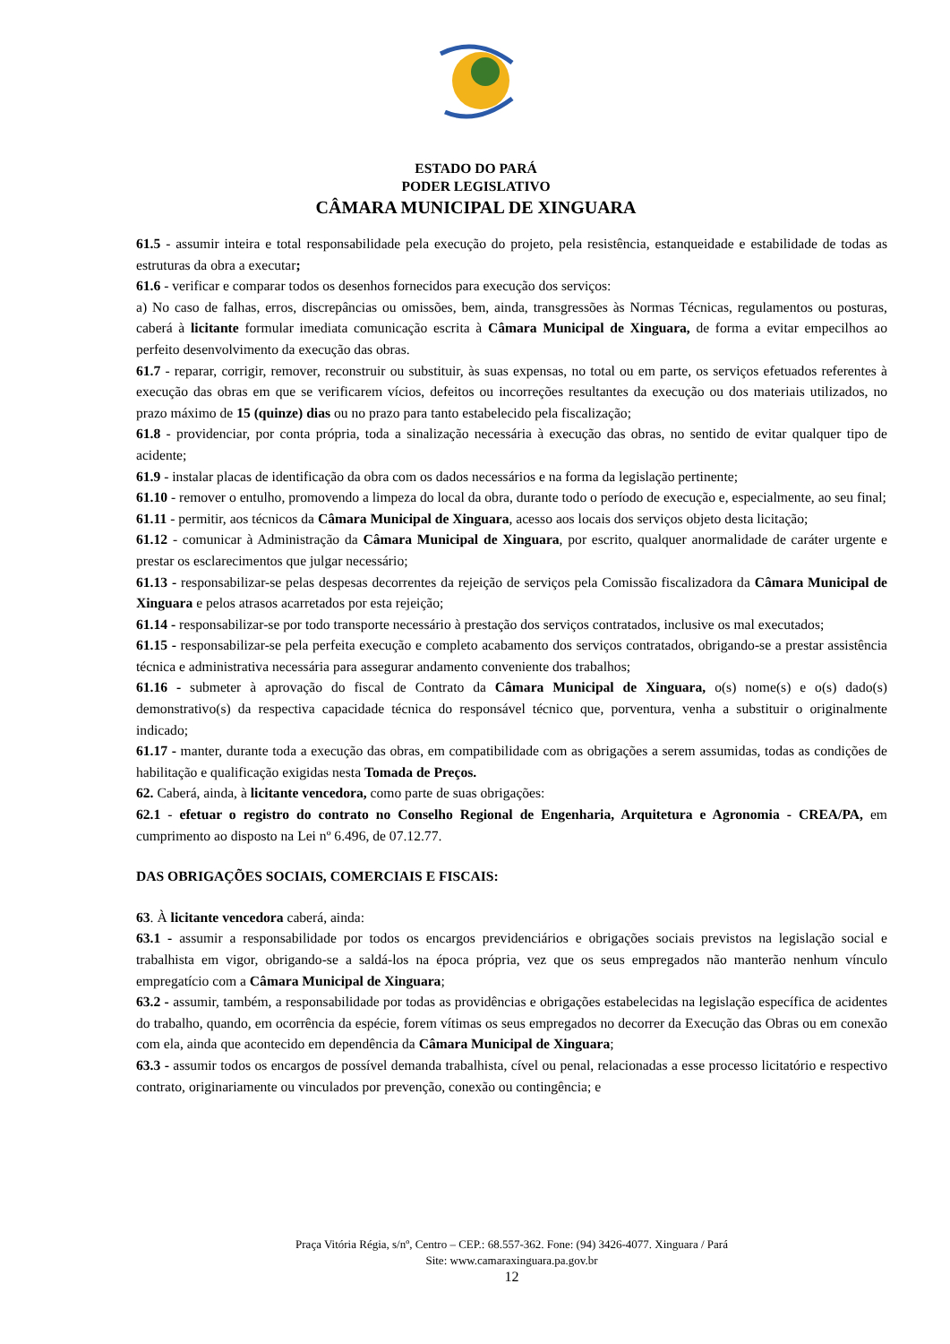ESTADO DO PARÁ
PODER LEGISLATIVO
CÂMARA MUNICIPAL DE XINGUARA
61.5 - assumir inteira e total responsabilidade pela execução do projeto, pela resistência, estanqueidade e estabilidade de todas as estruturas da obra a executar;
61.6 - verificar e comparar todos os desenhos fornecidos para execução dos serviços:
a) No caso de falhas, erros, discrepâncias ou omissões, bem, ainda, transgressões às Normas Técnicas, regulamentos ou posturas, caberá à licitante formular imediata comunicação escrita à Câmara Municipal de Xinguara, de forma a evitar empecilhos ao perfeito desenvolvimento da execução das obras.
61.7 - reparar, corrigir, remover, reconstruir ou substituir, às suas expensas, no total ou em parte, os serviços efetuados referentes à execução das obras em que se verificarem vícios, defeitos ou incorreções resultantes da execução ou dos materiais utilizados, no prazo máximo de 15 (quinze) dias ou no prazo para tanto estabelecido pela fiscalização;
61.8 - providenciar, por conta própria, toda a sinalização necessária à execução das obras, no sentido de evitar qualquer tipo de acidente;
61.9 - instalar placas de identificação da obra com os dados necessários e na forma da legislação pertinente;
61.10 - remover o entulho, promovendo a limpeza do local da obra, durante todo o período de execução e, especialmente, ao seu final;
61.11 - permitir, aos técnicos da Câmara Municipal de Xinguara, acesso aos locais dos serviços objeto desta licitação;
61.12 - comunicar à Administração da Câmara Municipal de Xinguara, por escrito, qualquer anormalidade de caráter urgente e prestar os esclarecimentos que julgar necessário;
61.13 - responsabilizar-se pelas despesas decorrentes da rejeição de serviços pela Comissão fiscalizadora da Câmara Municipal de Xinguara e pelos atrasos acarretados por esta rejeição;
61.14 - responsabilizar-se por todo transporte necessário à prestação dos serviços contratados, inclusive os mal executados;
61.15 - responsabilizar-se pela perfeita execução e completo acabamento dos serviços contratados, obrigando-se a prestar assistência técnica e administrativa necessária para assegurar andamento conveniente dos trabalhos;
61.16 - submeter à aprovação do fiscal de Contrato da Câmara Municipal de Xinguara, o(s) nome(s) e o(s) dado(s) demonstrativo(s) da respectiva capacidade técnica do responsável técnico que, porventura, venha a substituir o originalmente indicado;
61.17 - manter, durante toda a execução das obras, em compatibilidade com as obrigações a serem assumidas, todas as condições de habilitação e qualificação exigidas nesta Tomada de Preços.
62. Caberá, ainda, à licitante vencedora, como parte de suas obrigações:
62.1 - efetuar o registro do contrato no Conselho Regional de Engenharia, Arquitetura e Agronomia - CREA/PA, em cumprimento ao disposto na Lei nº 6.496, de 07.12.77.
DAS OBRIGAÇÕES SOCIAIS, COMERCIAIS E FISCAIS:
63. À licitante vencedora caberá, ainda:
63.1 - assumir a responsabilidade por todos os encargos previdenciários e obrigações sociais previstos na legislação social e trabalhista em vigor, obrigando-se a saldá-los na época própria, vez que os seus empregados não manterão nenhum vínculo empregatício com a Câmara Municipal de Xinguara;
63.2 - assumir, também, a responsabilidade por todas as providências e obrigações estabelecidas na legislação específica de acidentes do trabalho, quando, em ocorrência da espécie, forem vítimas os seus empregados no decorrer da Execução das Obras ou em conexão com ela, ainda que acontecido em dependência da Câmara Municipal de Xinguara;
63.3 - assumir todos os encargos de possível demanda trabalhista, cível ou penal, relacionadas a esse processo licitatório e respectivo contrato, originariamente ou vinculados por prevenção, conexão ou contingência; e
Praça Vitória Régia, s/nº, Centro – CEP.: 68.557-362. Fone: (94) 3426-4077. Xinguara / Pará
Site: www.camaraxinguara.pa.gov.br
12